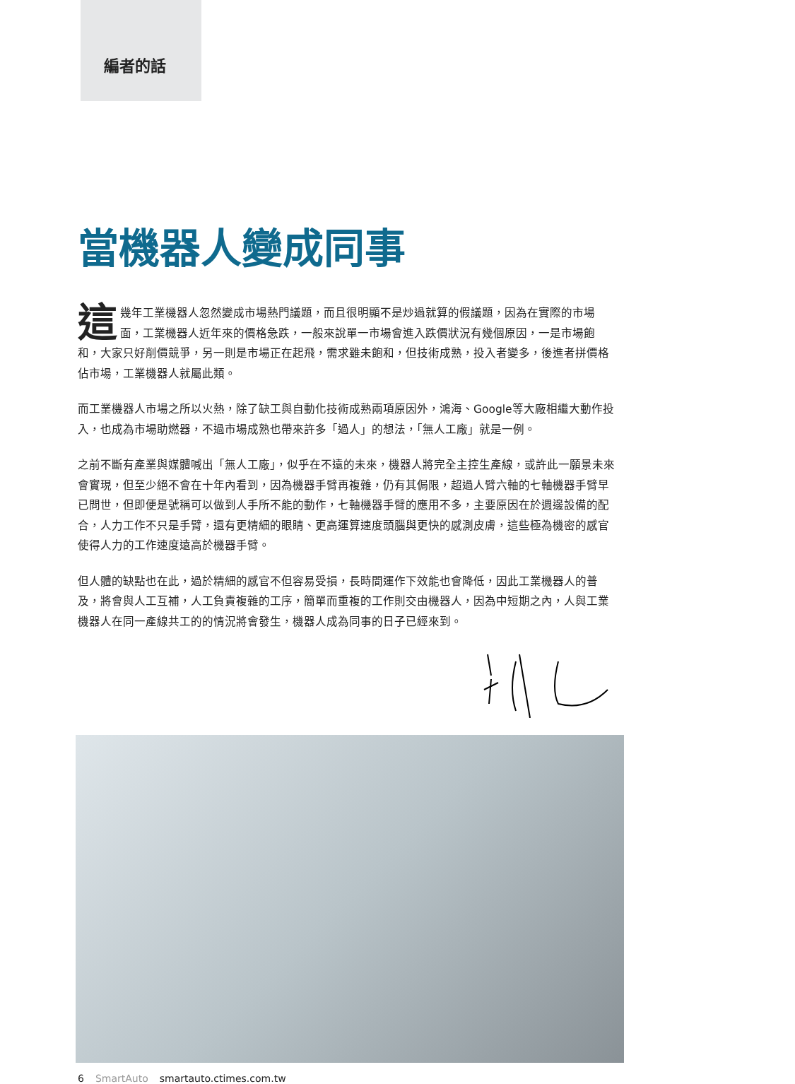編者的話
當機器人變成同事
這幾年工業機器人忽然變成市場熱門議題，而且很明顯不是炒過就算的假議題，因為在實際的市場面，工業機器人近年來的價格急跌，一般來說單一市場會進入跌價狀況有幾個原因，一是市場飽和，大家只好削價競爭，另一則是市場正在起飛，需求雖未飽和，但技術成熟，投入者變多，後進者拼價格佔市場，工業機器人就屬此類。
而工業機器人市場之所以火熱，除了缺工與自動化技術成熟兩項原因外，鴻海、Google等大廠相繼大動作投入，也成為市場助燃器，不過市場成熟也帶來許多「過人」的想法，「無人工廠」就是一例。
之前不斷有產業與媒體喊出「無人工廠」，似乎在不遠的未來，機器人將完全主控生產線，或許此一願景未來會實現，但至少絕不會在十年內看到，因為機器手臂再複雜，仍有其侷限，超過人臂六軸的七軸機器手臂早已問世，但即便是號稱可以做到人手所不能的動作，七軸機器手臂的應用不多，主要原因在於週邊設備的配合，人力工作不只是手臂，還有更精細的眼睛、更高運算速度頭腦與更快的感測皮膚，這些極為機密的感官使得人力的工作速度遠高於機器手臂。
但人體的缺點也在此，過於精細的感官不但容易受損，長時間運作下效能也會降低，因此工業機器人的普及，將會與人工互補，人工負責複雜的工序，簡單而重複的工作則交由機器人，因為中短期之內，人與工業機器人在同一產線共工的的情況將會發生，機器人成為同事的日子已經來到。
6 SmartAuto smartauto.ctimes.com.tw